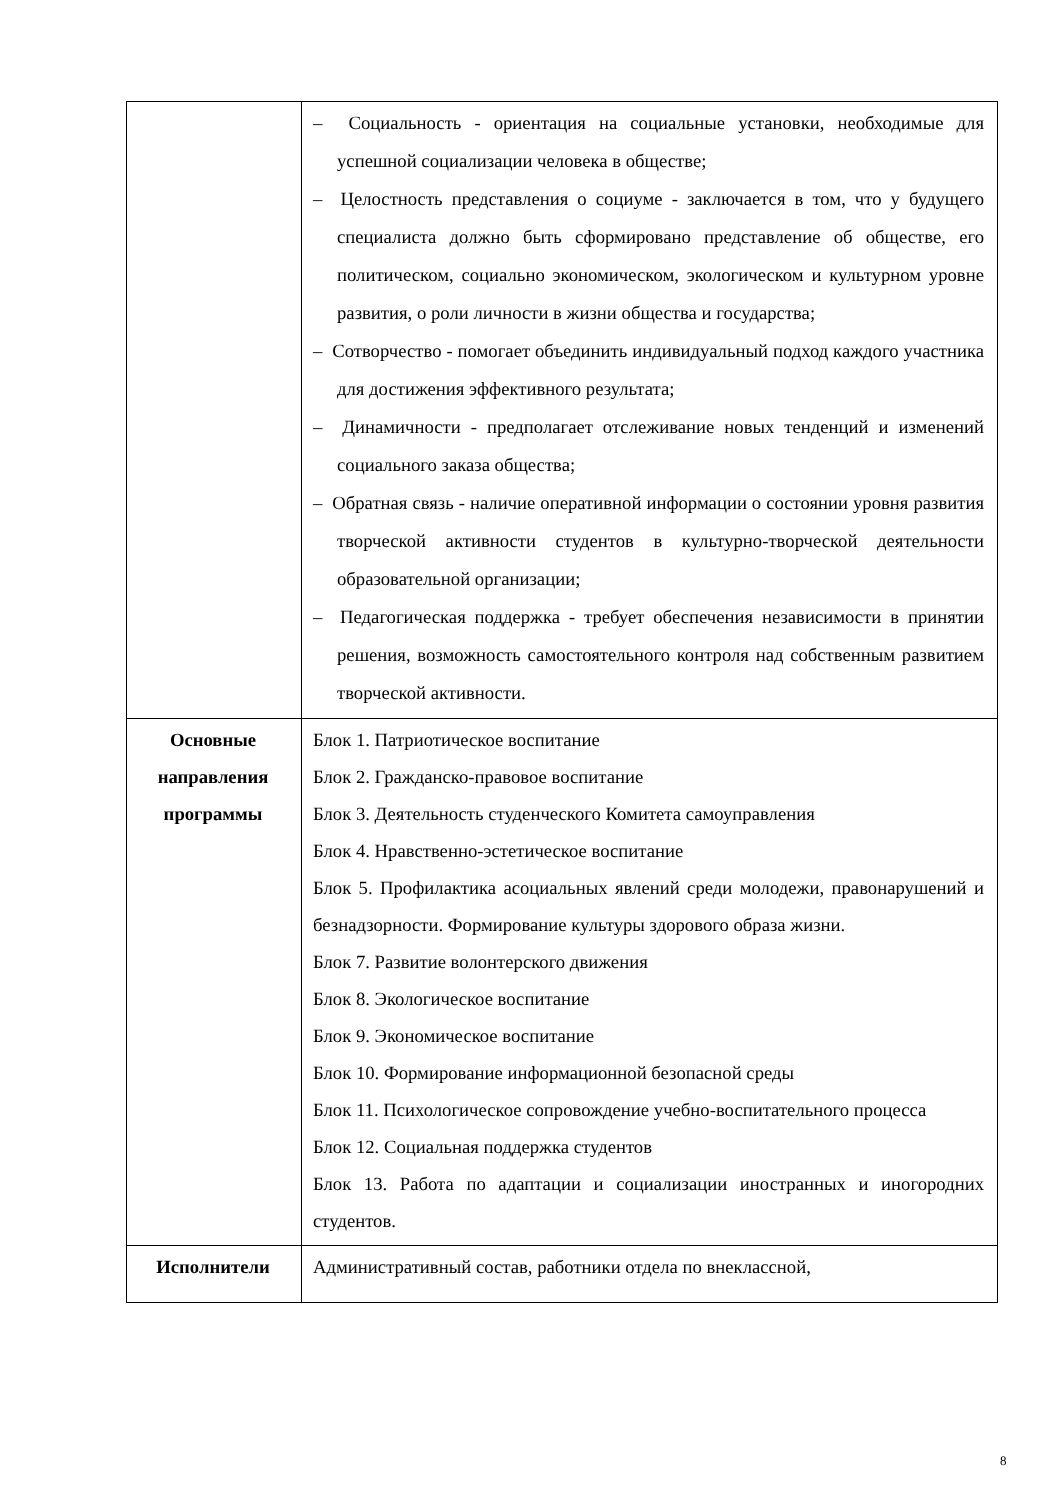| | – Социальность - ориентация на социальные установки, необходимые для успешной социализации человека в обществе; – Целостность представления о социуме - заключается в том, что у будущего специалиста должно быть сформировано представление об обществе, его политическом, социально экономическом, экологическом и культурном уровне развития, о роли личности в жизни общества и государства; – Сотворчество - помогает объединить индивидуальный подход каждого участника для достижения эффективного результата; – Динамичности - предполагает отслеживание новых тенденций и изменений социального заказа общества; – Обратная связь - наличие оперативной информации о состоянии уровня развития творческой активности студентов в культурно-творческой деятельности образовательной организации; – Педагогическая поддержка - требует обеспечения независимости в принятии решения, возможность самостоятельного контроля над собственным развитием творческой активности. |
| Основные направления программы | Блок 1. Патриотическое воспитание Блок 2. Гражданско-правовое воспитание Блок 3. Деятельность студенческого Комитета самоуправления Блок 4. Нравственно-эстетическое воспитание Блок 5. Профилактика асоциальных явлений среди молодежи, правонарушений и безнадзорности. Формирование культуры здорового образа жизни. Блок 7. Развитие волонтерского движения Блок 8. Экологическое воспитание Блок 9. Экономическое воспитание Блок 10. Формирование информационной безопасной среды Блок 11. Психологическое сопровождение учебно-воспитательного процесса Блок 12. Социальная поддержка студентов Блок 13. Работа по адаптации и социализации иностранных и иногородних студентов. |
| Исполнители | Административный состав, работники отдела по внеклассной, |
8